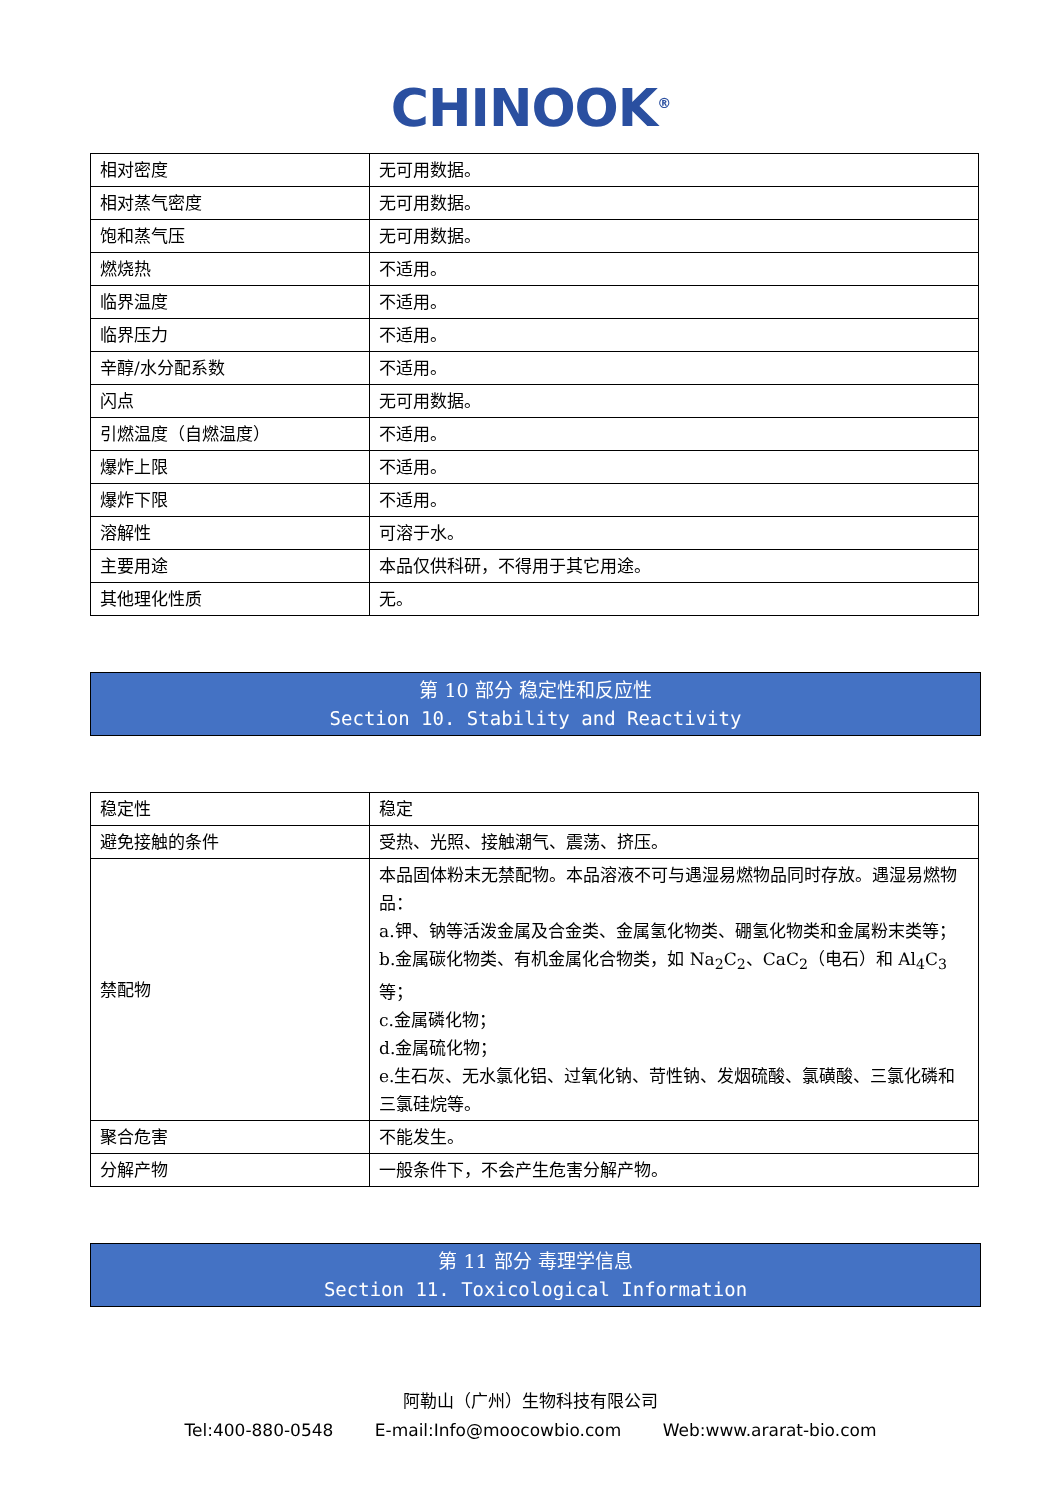CHINOOK<sup>®</sup>
| 相对密度 | 无可用数据。 |
| 相对蒸气密度 | 无可用数据。 |
| 饱和蒸气压 | 无可用数据。 |
| 燃烧热 | 不适用。 |
| 临界温度 | 不适用。 |
| 临界压力 | 不适用。 |
| 辛醇/水分配系数 | 不适用。 |
| 闪点 | 无可用数据。 |
| 引燃温度（自燃温度） | 不适用。 |
| 爆炸上限 | 不适用。 |
| 爆炸下限 | 不适用。 |
| 溶解性 | 可溶于水。 |
| 主要用途 | 本品仅供科研，不得用于其它用途。 |
| 其他理化性质 | 无。 |
第 10 部分 稳定性和反应性
Section 10. Stability and Reactivity
| 稳定性 | 稳定 |
| 避免接触的条件 | 受热、光照、接触潮气、震荡、挤压。 |
| 禁配物 | 本品固体粉末无禁配物。本品溶液不可与遇湿易燃物品同时存放。遇湿易燃物品： a.钾、钠等活泼金属及合金类、金属氢化物类、硼氢化物类和金属粉末类等； b.金属碳化物类、有机金属化合物类，如 Na<sub>2</sub>C<sub>2</sub>、CaC<sub>2</sub>（电石）和 Al<sub>4</sub>C<sub>3</sub>等； c.金属磷化物； d.金属硫化物； e.生石灰、无水氯化铝、过氧化钠、苛性钠、发烟硫酸、氯磺酸、三氯化磷和三氯硅烷等。 |
| 聚合危害 | 不能发生。 |
| 分解产物 | 一般条件下，不会产生危害分解产物。 |
第 11 部分 毒理学信息
Section 11. Toxicological Information
阿勒山（广州）生物科技有限公司
Tel:400-880-0548 E-mail:Info@moocowbio.com Web:www.ararat-bio.com